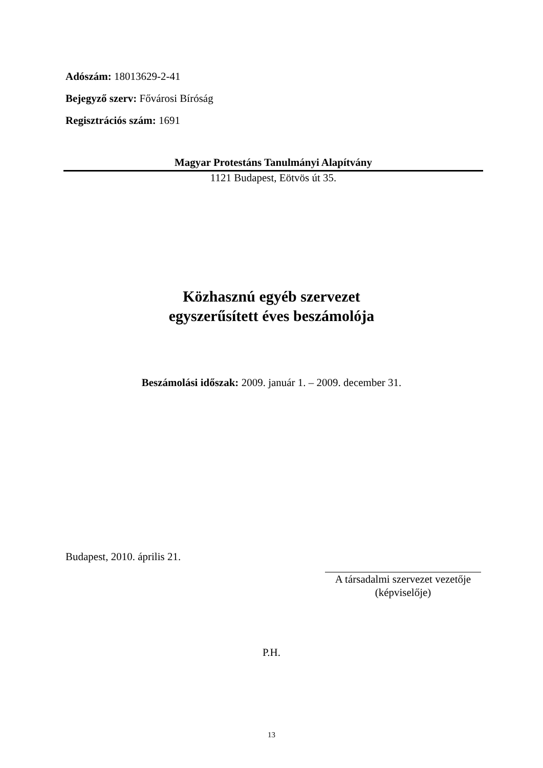Adószám: 18013629-2-41
Bejegyző szerv: Fővárosi Bíróság
Regisztrációs szám: 1691
Magyar Protestáns Tanulmányi Alapítvány
1121 Budapest, Eötvös út 35.
Közhasznú egyéb szervezet
egyszerűsített éves beszámolója
Beszámolási időszak: 2009. január 1. – 2009. december 31.
Budapest, 2010. április 21.
A társadalmi szervezet vezetője
(képviselője)
P.H.
13